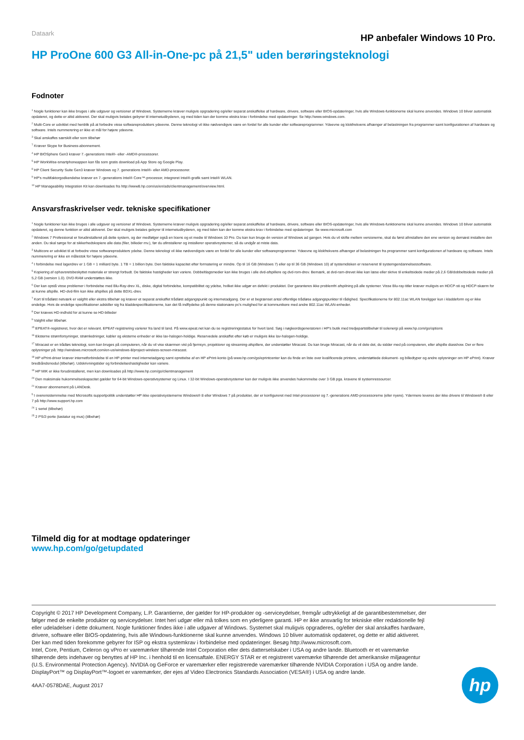Dataark
HP anbefaler Windows 10 Pro.
HP ProOne 600 G3 All-in-One-pc på 21,5" uden berøringsteknologi
Fodnoter
<sup>1</sup> Nogle funktioner kan ikke bruges i alle udgaver og versioner af Windows. Systemerne kræver muligvis opgradering og/eller separat anskaffelse af hardware, drivere, software eller BIOS-opdateringer, hvis alle Windows-funktionerne skal kunne anvendes. Windows 10 bliver automatisk opdateret, og dette er altid aktiveret. Der skal muligvis betales gebyrer til internetudbyderen, og med tiden kan der komme ekstra krav i forbindelse med opdateringer. Se http://www.windows.com.
<sup>2</sup> Multi-Core er udviklet med henblik på at forbedre visse softwareprodukters ydeevne. Denne teknologi vil ikke nødvendigvis være en fordel for alle kunder eller softwareprogrammer. Ydeevne og klokfrekvens afhænger af belastningen fra programmer samt konfigurationen af hardware og software. Intels nummerering er ikke et mål for højere ydeevne.
<sup>3</sup> Skal anskaffes særskilt eller som tilbehør
<sup>7</sup> Kræver Skype for Business-abonnement.
<sup>4</sup> HP BIOSphere Gen3 kræver 7.-generations Intel®- eller -AMD®-processorer.
<sup>5</sup> HP WorkWise-smartphoneappen kan fås som gratis download på App Store og Google Play.
<sup>8</sup> HP Client Security Suite Gen3 kræver Windows og 7. generations Intel®- eller AMD-processorer.
<sup>9</sup> HP's multifaktorgodkendelse kræver en 7.-generations Intel® Core™-processor, integreret Intel®-grafik samt Intel® WLAN.
<sup>10</sup> HP Manageability Integration Kit kan downloades fra http://www8.hp.com/us/en/ads/clientmanagement/overview.html.
Ansvarsfraskrivelser vedr. tekniske specifikationer
<sup>1</sup> Nogle funktioner kan ikke bruges i alle udgaver og versioner af Windows. Systemerne kræver muligvis opgradering og/eller separat anskaffelse af hardware, drivere, software eller BIOS-opdateringer, hvis alle Windows-funktionerne skal kunne anvendes. Windows 10 bliver automatisk opdateret, og denne funktion er altid aktiveret. Der skal muligvis betales gebyrer til internetudbyderen, og med tiden kan der komme ekstra krav i forbindelse med opdateringer. Se www.microsoft.com
<sup>2</sup> Windows 7 Professional er forudinstalleret på dette system, og der medfølger også en licens og et medie til Windows 10 Pro. Du kan kun bruge én version af Windows ad gangen. Hvis du vil skifte mellem versionerne, skal du først afinstallere den ene version og dernæst installere den anden. Du skal sørge for at sikkerhedskopiere alle data (filer, billeder mv.), før du afinstallerer og installerer operativsystemer, så du undgår at miste data.
<sup>3</sup> Multicore er udviklet til at forbedre visse softwareprodukters ydelse. Denne teknologi vil ikke nødvendigvis være en fordel for alle kunder eller softwareprogrammer. Ydeevne og klokfrekvens afhænger af belastningen fra programmer samt konfigurationen af hardware og software. Intels nummerering er ikke en målestok for højere ydeevne.
<sup>4</sup> I forbindelse med lagerdrev er 1 GB = 1 milliard byte. 1 TB = 1 billion byte. Den faktiske kapacitet efter formatering er mindre. Op til 16 GB (Windows 7) eller op til 36 GB (Windows 10) af systemdisken er reserveret til systemgendannelsessoftware.
<sup>5</sup> Kopiering af ophavsretsbeskyttet materiale er strengt forbudt. De faktiske hastigheder kan variere. Dobbeltlagsmedier kan ikke bruges i alle dvd-afspillere og dvd-rom-drev. Bemærk, at dvd-ram-drevet ikke kan læse eller skrive til enkeltsidede medier på 2,6 GB/dobbeltsidede medier på 5,2 GB (version 1.0). DVD-RAM understøttes ikke.
<sup>6</sup> Der kan opstå visse problemer i forbindelse med Blu-Ray-drev XL, diske, digital forbindelse, kompatibilitet og ydelse, hvilket ikke udgør en defekt i produktet. Der garanteres ikke problemfri afspilning på alle systemer. Visse Blu-ray-titler kræver muligvis en HDCP-sti og HDCP-skærm for at kunne afspille. HD-dvd-film kan ikke afspilles på dette BDXL-drev.
<sup>7</sup> Kort til trådløst netværk er valgfrit eller ekstra tilbehør og kræver et separat anskaffet trådløst adgangspunkt og internetadgang. Der er et begrænset antal offentlige trådløse adgangspunkter til rådighed. Specifikationerne for 802.11ac WLAN foreligger kun i kladdeform og er ikke endelige. Hvis de endelige specifikationer adskiller sig fra kladdespecifikationerne, kan det få indflydelse på denne stationære pc's mulighed for at kommunikere med andre 802.11ac WLAN-enheder.
<sup>8</sup> Der kræves HD-indhold for at kunne se HD-billeder
<sup>9</sup> Valgfrit eller tilbehør.
<sup>15</sup> EPEAT®-registreret, hvor det er relevant. EPEAT-registrering varierer fra land til land. På www.epeat.net kan du se registreringsstatus for hvert land. Søg i nøgleordsgeneratoren i HP's butik med tredjepartstilbehør til solenergi på www.hp.com/go/options
<sup>16</sup> Eksterne strømforsyninger, strømledninger, kabler og eksterne enheder er ikke lav-halogen-holdige. Reservedele anskaffet efter køb er muligvis ikke lav-halogen-holdige.
<sup>17</sup> Miracast er en trådløs teknologi, som kan bruges på computeren, når du vil vise skærmen vist på fjernsyn, projektorer og streaming-afspillere, der understøtter Miracast. Du kan bruge Miracast, når du vil dele det, du sidder med på computeren, eller afspille diasshow. Der er flere oplysninger på: http://windows.microsoft.com/en-us/windows-8/project-wireless-screen-miracast.
<sup>18</sup> HP ePrint-driver kræver internetforbindelse til en HP-printer med internetadgang samt oprettelse af en HP ePrint-konto (på www.hp.com/go/eprintcenter kan du finde en liste over kvalificerede printere, understøttede dokument- og billedtyper og andre oplysninger om HP ePrint). Kræver bredbåndsmodul (tilbehør). Udskrivningstider og forbindelseshastigheder kan variere.
<sup>19</sup> HP MIK er ikke forudinstalleret, men kan downloades på http://www.hp.com/go/clientmanagement
<sup>20</sup> Den maksimale hukommelseskapacitet gælder for 64-bit Windows-operativsystemer og Linux. I 32-bit Windows-operativsystemer kan der muligvis ikke anvendes hukommelse over 3 GB pga. kravene til systemressourcer.
<sup>21</sup> Kræver abonnement på LANDesk.
<sup>5</sup> I overensstemmelse med Microsofts supportpolitik understøtter HP ikke operativsystemerne Windows® 8 eller Windows 7 på produkter, der er konfigureret med Intel-processorer og 7.-generations AMD-processorerne (eller nyere). Ydermere leveres der ikke drivere til Windows® 8 eller 7 på http://www.support.hp.com
<sup>24</sup> 1 seriel (tilbehør)
<sup>25</sup> 2 PS/2-porte (tastatur og mus) (tilbehør)
Tilmeld dig for at modtage opdateringer
www.hp.com/go/getupdated
Copyright © 2017 HP Development Company, L.P. Garantierne, der gælder for HP-produkter og -serviceydelser, fremgår udtrykkeligt af de garantibestemmelser, der følger med de enkelte produkter og serviceydelser. Intet heri udgør eller må tolkes som en yderligere garanti. HP er ikke ansvarlig for tekniske eller redaktionelle fejl eller udeladelser i dette dokument. Nogle funktioner findes ikke i alle udgaver af Windows. Systemet skal muligvis opgraderes, og/eller der skal anskaffes hardware, drivere, software eller BIOS-opdatering, hvis alle Windows-funktionerne skal kunne anvendes. Windows 10 bliver automatisk opdateret, og dette er altid aktiveret. Der kan med tiden forekomme gebyrer for ISP og ekstra systemkrav i forbindelse med opdateringer. Besøg http://www.microsoft.com.
Intel, Core, Pentium, Celeron og vPro er varemærker tilhørende Intel Corporation eller dets datterselskaber i USA og andre lande. Bluetooth er et varemærke tilhørende dets indehaver og benyttes af HP Inc. i henhold til en licensaftale. ENERGY STAR er et registreret varemærke tilhørende det amerikanske miljøagentur (U.S. Environmental Protection Agency). NVIDIA og GeForce er varemærker eller registrerede varemærker tilhørende NVIDIA Corporation i USA og andre lande. DisplayPort™ og DisplayPort™-logoet er varemærker, der ejes af Video Electronics Standards Association (VESA®) i USA og andre lande.
4AA7-0578DAE, August 2017
hp